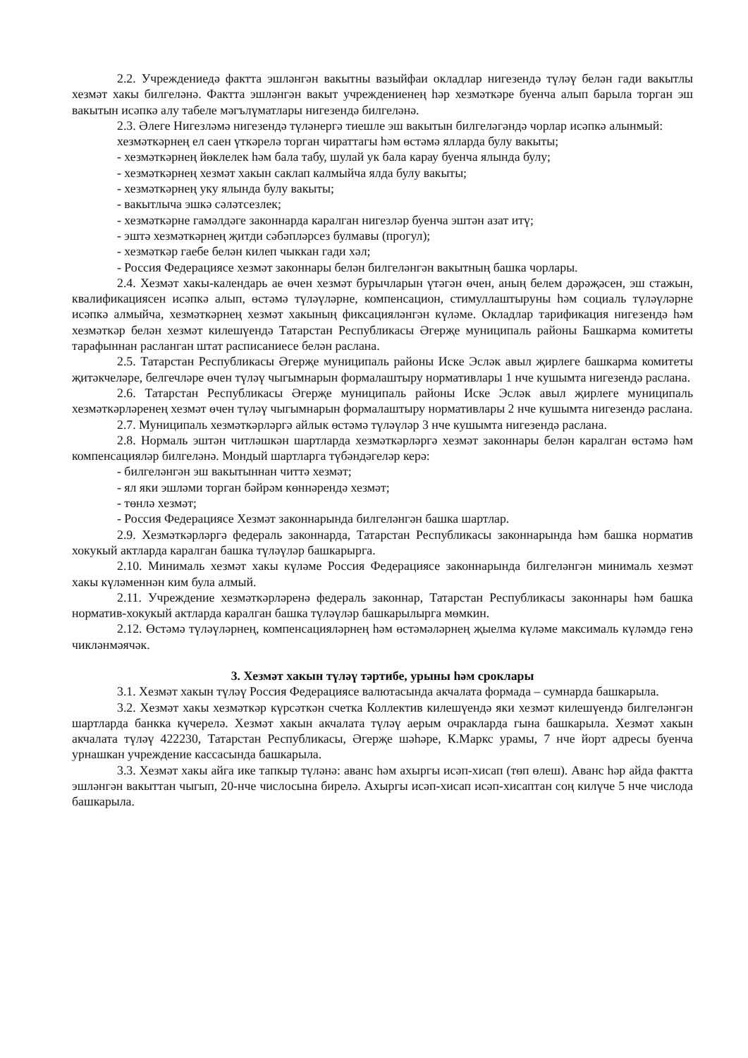2.2. Учреждениедә фактта эшләнгән вакытны вазыйфаи окладлар нигезендә түләү белән гади вакытлы хезмәт хакы билгеләнә. Фактта эшләнгән вакыт учреждениенең һәр хезмәткәре буенча алып барыла торган эш вакытын исәпкә алу табеле мәгълүматлары нигезендә билгеләнә.
2.3. Әлеге Нигезләмә нигезендә түләнергә тиешле эш вакытын билгеләгәндә чорлар исәпкә алынмый:
хезмәткәрнең ел саен үткәрелә торган чираттагы һәм өстәмә ялларда булу вакыты;
- хезмәткәрнең йөклелек һәм бала табу, шулай ук бала карау буенча ялында булу;
- хезмәткәрнең хезмәт хакын саклап калмыйча ялда булу вакыты;
- хезмәткәрнең уку ялында булу вакыты;
- вакытлыча эшкә сәләтсезлек;
- хезмәткәрне гамәлдәге законнарда каралган нигезләр буенча эштән азат итү;
- эштә хезмәткәрнең җитди сәбәпләрсез булмавы (прогул);
- хезмәткәр гаебе белән килеп чыккан гади хәл;
- Россия Федерациясе хезмәт законнары белән билгеләнгән вакытның башка чорлары.
2.4. Хезмәт хакы-календарь ае өчен хезмәт бурычларын үтәгән өчен, аның белем дәрәҗәсен, эш стажын, квалификациясен исәпкә алып, өстәмә түләүләрне, компенсацион, стимуллаштыруны һәм социаль түләүләрне исәпкә алмыйча, хезмәткәрнең хезмәт хакының фиксацияләнгән күләме. Окладлар тарификация нигезендә һәм хезмәткәр белән хезмәт килешүендә Татарстан Республикасы Әгерҗе муниципаль районы Башкарма комитеты тарафыннан расланган штат расписаниесе белән расланa.
2.5. Татарстан Республикасы Әгерҗе муниципаль районы Иске Эсләк авыл җирлеге башкарма комитеты җитәкчеләре, белгечләре өчен түләү чыгымнарын формалаштыру нормативлары 1 нче кушымта нигезендә раслана.
2.6. Татарстан Республикасы Әгерҗе муниципаль районы Иске Эсләк авыл җирлеге муниципаль хезмәткәрләренең хезмәт өчен түләү чыгымнарын формалаштыру нормативлары 2 нче кушымта нигезендә раслана.
2.7. Муниципаль хезмәткәрләргә айлык өстәмә түләүләр 3 нче кушымта нигезендә раслана.
2.8. Нормаль эштән читләшкән шартларда хезмәткәрләргә хезмәт законнары белән каралган өстәмә һәм компенсацияләр билгеләнә. Мондый шартларга түбәндәгеләр керә:
- билгеләнгән эш вакытыннан читтә хезмәт;
- ял яки эшләми торган бәйрәм көннәрендә хезмәт;
- төнлә хезмәт;
- Россия Федерациясе Хезмәт законнарында билгеләнгән башка шартлар.
2.9. Хезмәткәрләргә федераль законнарда, Татарстан Республикасы законнарында һәм башка норматив хокукый актларда каралган башка түләүләр башкарырга.
2.10. Минималь хезмәт хакы күләме Россия Федерациясе законнарында билгеләнгән минималь хезмәт хакы күләменнән ким була алмый.
2.11. Учреждение хезмәткәрләренә федераль законнар, Татарстан Республикасы законнары һәм башка норматив-хокукый актларда каралган башка түләүләр башкарылырга мөмкин.
2.12. Өстәмә түләүләрнең, компенсацияләрнең һәм өстәмәләрнең җыелма күләме максималь күләмдә генә чикләнмәячәк.
3. Хезмәт хакын түләү тәртибе, урыны һәм сроклары
3.1. Хезмәт хакын түләү Россия Федерациясе валютасында акчалата формада – сумнарда башкарыла.
3.2. Хезмәт хакы хезмәткәр күрсәткән счетка Коллектив килешүендә яки хезмәт килешүендә билгеләнгән шартларда банкка күчерелә. Хезмәт хакын акчалата түләү аерым очракларда гына башкарыла. Хезмәт хакын акчалата түләү 422230, Татарстан Республикасы, Әгерҗе шәһәре, К.Маркс урамы, 7 нче йорт адресы буенча урнашкан учреждение кассасында башкарыла.
3.3. Хезмәт хакы айга ике тапкыр түләнә: аванс һәм ахыргы исәп-хисап (төп өлеш). Аванс һәр айда фактта эшләнгән вакыттан чыгып, 20-нче числосына бирелә. Ахыргы исәп-хисап исәп-хисаптан соң килүче 5 нче числода башкарыла.